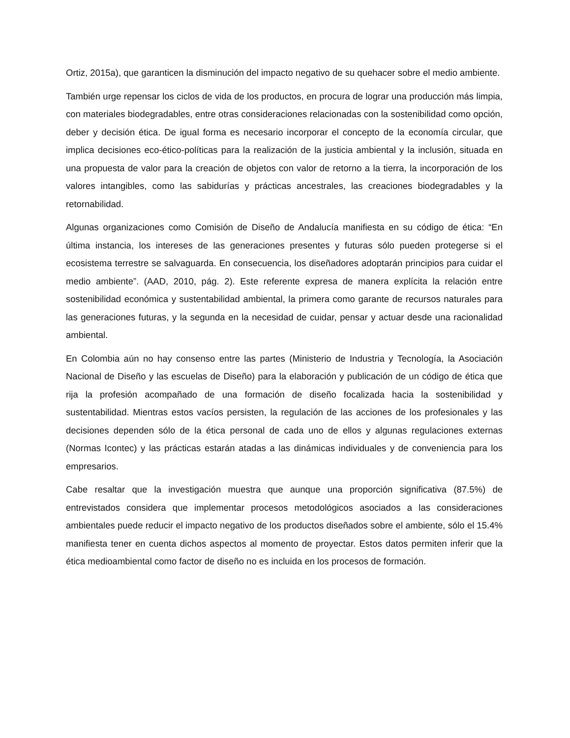Ortiz, 2015a), que garanticen la disminución del impacto negativo de su quehacer sobre el medio ambiente.
También urge repensar los ciclos de vida de los productos, en procura de lograr una producción más limpia, con materiales biodegradables, entre otras consideraciones relacionadas con la sostenibilidad como opción, deber y decisión ética. De igual forma es necesario incorporar el concepto de la economía circular, que implica decisiones eco-ético-políticas para la realización de la justicia ambiental y la inclusión, situada en una propuesta de valor para la creación de objetos con valor de retorno a la tierra, la incorporación de los valores intangibles, como las sabidurías y prácticas ancestrales, las creaciones biodegradables y la retornabilidad.
Algunas organizaciones como Comisión de Diseño de Andalucía manifiesta en su código de ética: “En última instancia, los intereses de las generaciones presentes y futuras sólo pueden protegerse si el ecosistema terrestre se salvaguarda. En consecuencia, los diseñadores adoptarán principios para cuidar el medio ambiente”. (AAD, 2010, pág. 2). Este referente expresa de manera explícita la relación entre sostenibilidad económica y sustentabilidad ambiental, la primera como garante de recursos naturales para las generaciones futuras, y la segunda en la necesidad de cuidar, pensar y actuar desde una racionalidad ambiental.
En Colombia aún no hay consenso entre las partes (Ministerio de Industria y Tecnología, la Asociación Nacional de Diseño y las escuelas de Diseño) para la elaboración y publicación de un código de ética que rija la profesión acompañado de una formación de diseño focalizada hacia la sostenibilidad y sustentabilidad. Mientras estos vacíos persisten, la regulación de las acciones de los profesionales y las decisiones dependen sólo de la ética personal de cada uno de ellos y algunas regulaciones externas (Normas Icontec) y las prácticas estarán atadas a las dinámicas individuales y de conveniencia para los empresarios.
Cabe resaltar que la investigación muestra que aunque una proporción significativa (87.5%) de entrevistados considera que implementar procesos metodológicos asociados a las consideraciones ambientales puede reducir el impacto negativo de los productos diseñados sobre el ambiente, sólo el 15.4% manifiesta tener en cuenta dichos aspectos al momento de proyectar. Estos datos permiten inferir que la ética medioambiental como factor de diseño no es incluida en los procesos de formación.